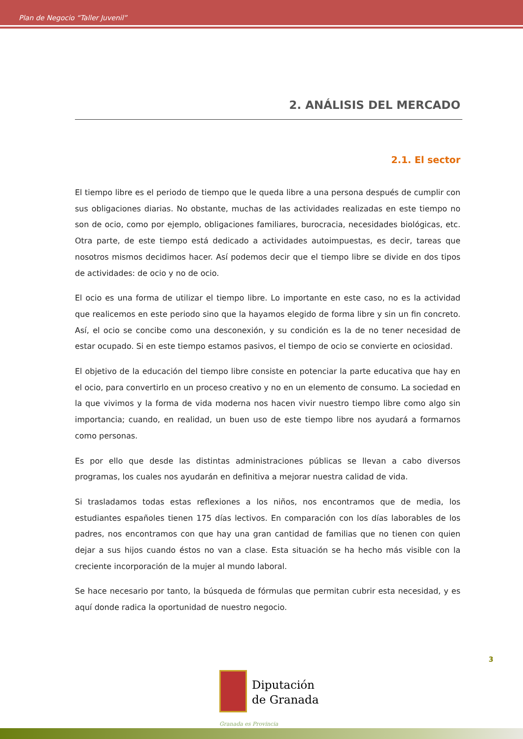Plan de Negocio “Taller Juvenil”
2. ANÁLISIS DEL MERCADO
2.1. El sector
El tiempo libre es el periodo de tiempo que le queda libre a una persona después de cumplir con sus obligaciones diarias. No obstante, muchas de las actividades realizadas en este tiempo no son de ocio, como por ejemplo, obligaciones familiares, burocracia, necesidades biológicas, etc. Otra parte, de este tiempo está dedicado a actividades autoimpuestas, es decir, tareas que nosotros mismos decidimos hacer. Así podemos decir que el tiempo libre se divide en dos tipos de actividades: de ocio y no de ocio.
El ocio es una forma de utilizar el tiempo libre. Lo importante en este caso, no es la actividad que realicemos en este periodo sino que la hayamos elegido de forma libre y sin un fin concreto. Así, el ocio se concibe como una desconexión, y su condición es la de no tener necesidad de estar ocupado. Si en este tiempo estamos pasivos, el tiempo de ocio se convierte en ociosidad.
El objetivo de la educación del tiempo libre consiste en potenciar la parte educativa que hay en el ocio, para convertirlo en un proceso creativo y no en un elemento de consumo. La sociedad en la que vivimos y la forma de vida moderna nos hacen vivir nuestro tiempo libre como algo sin importancia; cuando, en realidad, un buen uso de este tiempo libre nos ayudará a formarnos como personas.
Es por ello que desde las distintas administraciones públicas se llevan a cabo diversos programas, los cuales nos ayudarán en definitiva a mejorar nuestra calidad de vida.
Si trasladamos todas estas reflexiones a los niños, nos encontramos que de media, los estudiantes españoles tienen 175 días lectivos. En comparación con los días laborables de los padres, nos encontramos con que hay una gran cantidad de familias que no tienen con quien dejar a sus hijos cuando éstos no van a clase. Esta situación se ha hecho más visible con la creciente incorporación de la mujer al mundo laboral.
Se hace necesario por tanto, la búsqueda de fórmulas que permitan cubrir esta necesidad, y es aquí donde radica la oportunidad de nuestro negocio.
3
Diputación
de Granada
Granada es Provincia